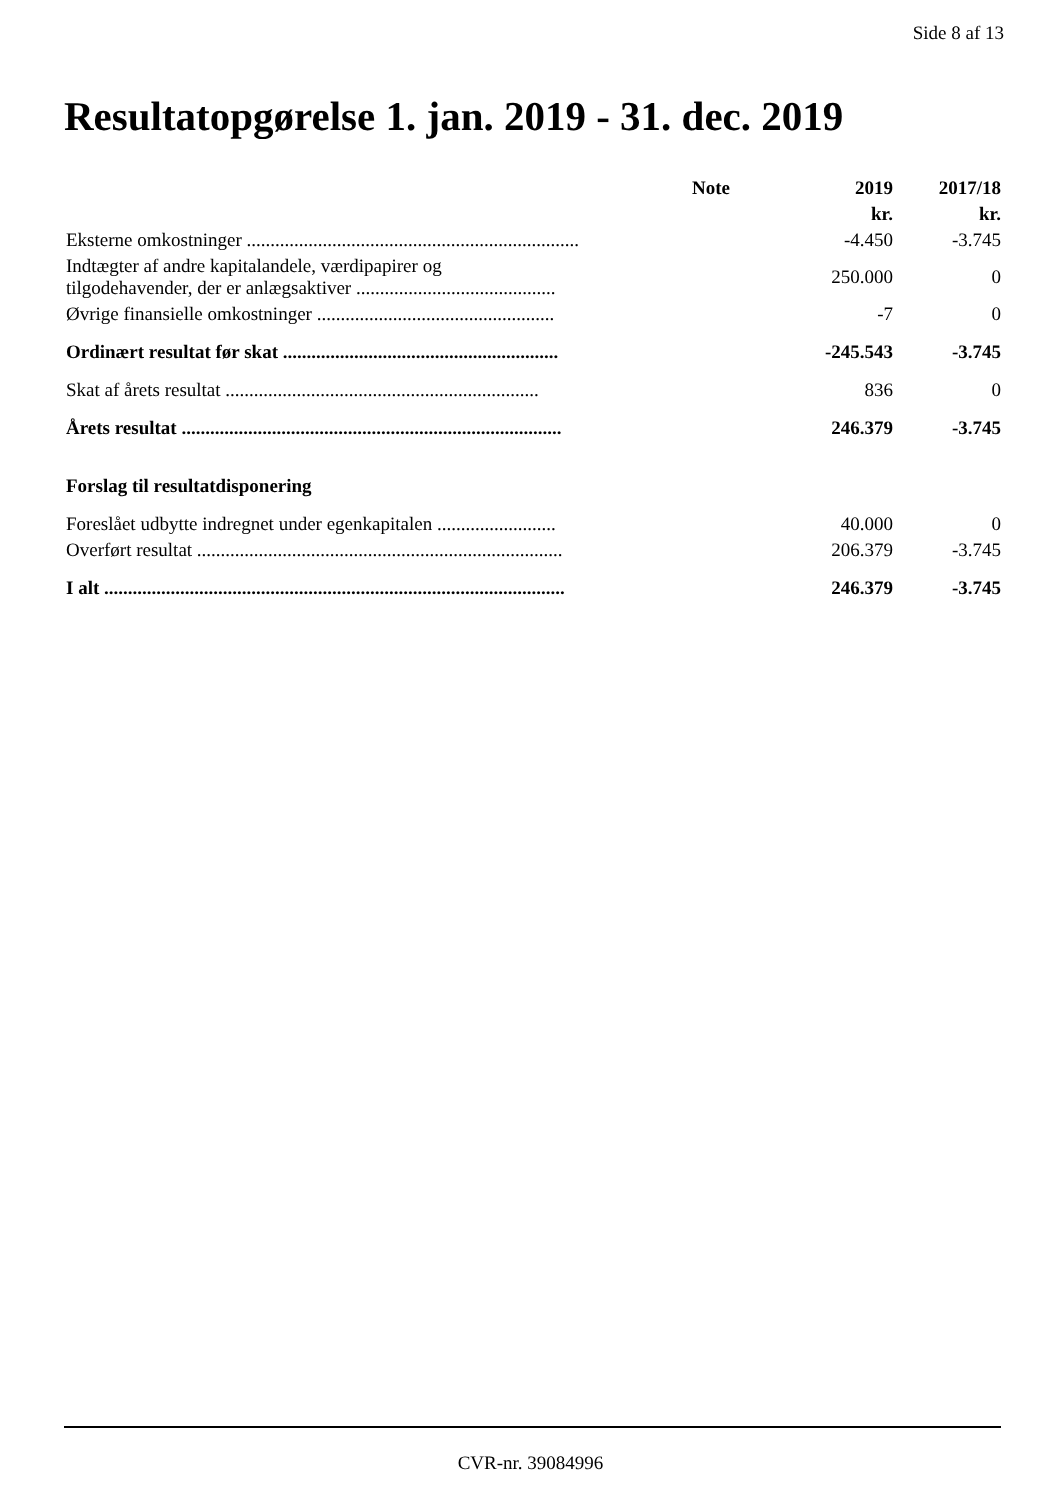Side 8 af 13
Resultatopgørelse 1. jan. 2019 - 31. dec. 2019
| | Note | 2019 | 2017/18 |
| --- | --- | --- | --- |
| | | kr. | kr. |
| Eksterne omkostninger ...................................................................... | | -4.450 | -3.745 |
| Indtægter af andre kapitalandele, værdipapirer og tilgodehavender, der er anlægsaktiver .......................................... | | 250.000 | 0 |
| Øvrige finansielle omkostninger .................................................. | | -7 | 0 |
| Ordinært resultat før skat .......................................................... | | -245.543 | -3.745 |
| Skat af årets resultat .................................................................. | | 836 | 0 |
| Årets resultat ................................................................................ | | 246.379 | -3.745 |
| Forslag til resultatdisponering | | | |
| Foreslået udbytte indregnet under egenkapitalen ......................... | | 40.000 | 0 |
| Overført resultat ............................................................................. | | 206.379 | -3.745 |
| I alt ................................................................................................. | | 246.379 | -3.745 |
CVR-nr. 39084996